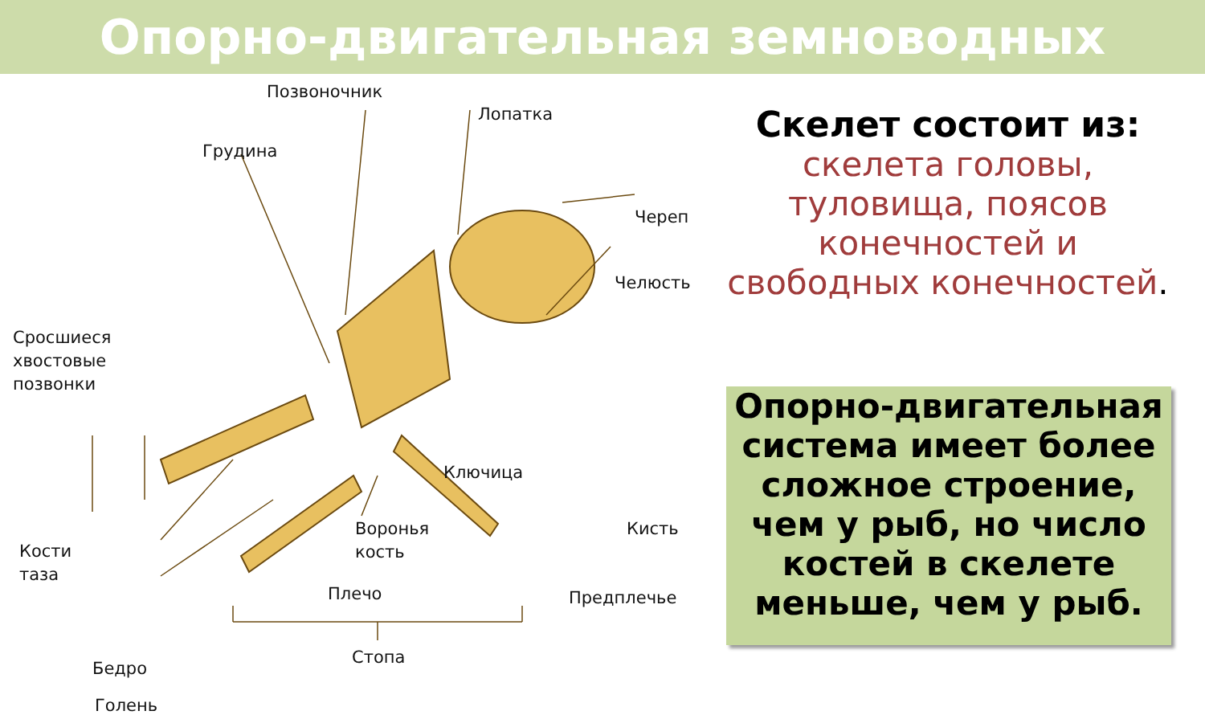Опорно-двигательная земноводных
Позвоночник
Лопатка
Грудина
Череп
Челюсть
Сросшиеся
хвостовые
позвонки
Ключица
Кости
таза
Воронья
кость
Кисть
Плечо Предплечье
Бедро
Голень
Стопа
Скелет состоит из:
скелета головы, туловища, поясов конечностей и свободных конечностей.
Опорно-двигательная система имеет более сложное строение, чем у рыб, но число костей в скелете меньше, чем у рыб.